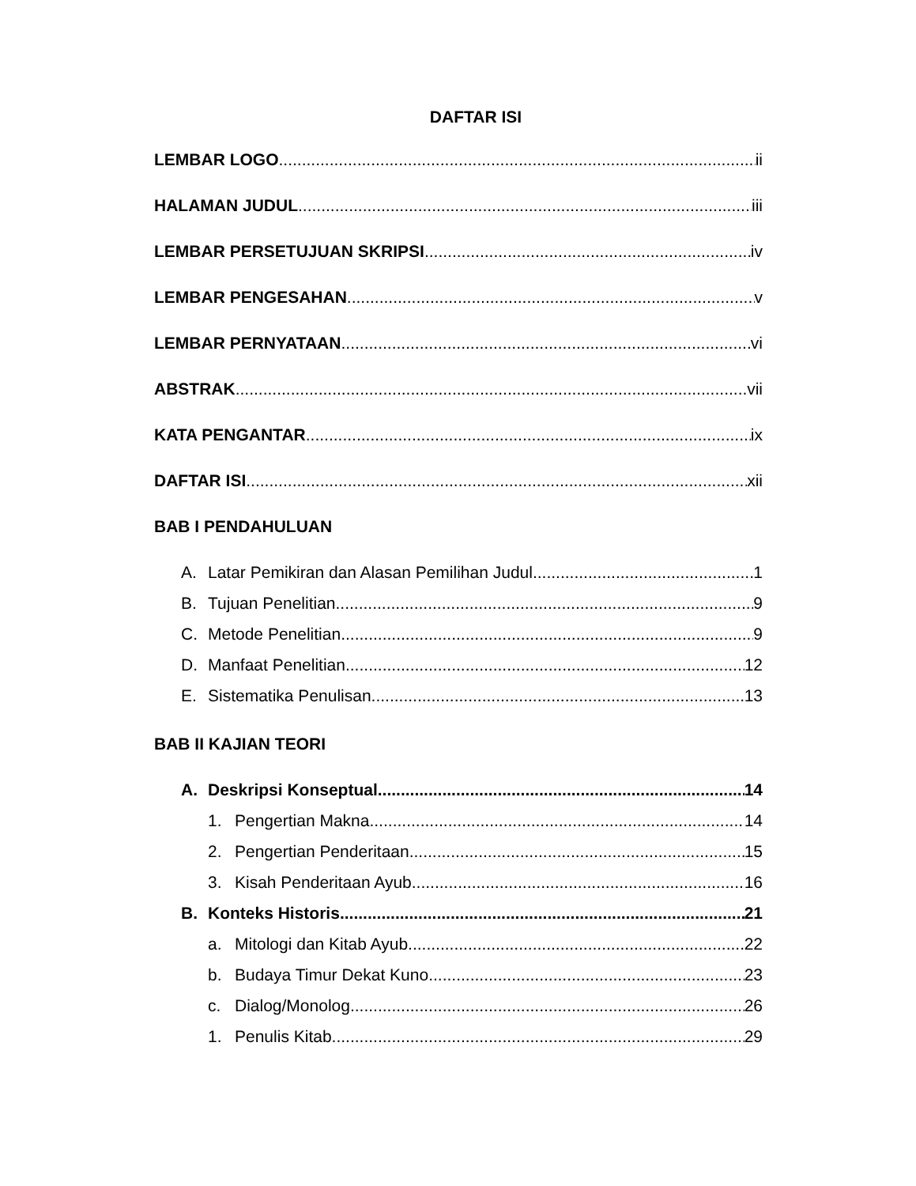DAFTAR ISI
LEMBAR LOGO ii
HALAMAN JUDUL iii
LEMBAR PERSETUJUAN SKRIPSI iv
LEMBAR PENGESAHAN v
LEMBAR PERNYATAAN vi
ABSTRAK vii
KATA PENGANTAR ix
DAFTAR ISI xii
BAB I PENDAHULUAN
A. Latar Pemikiran dan Alasan Pemilihan Judul 1
B. Tujuan Penelitian 9
C. Metode Penelitian 9
D. Manfaat Penelitian 12
E. Sistematika Penulisan 13
BAB II KAJIAN TEORI
A. Deskripsi Konseptual 14
1. Pengertian Makna 14
2. Pengertian Penderitaan 15
3. Kisah Penderitaan Ayub 16
B. Konteks Historis 21
a. Mitologi dan Kitab Ayub 22
b. Budaya Timur Dekat Kuno 23
c. Dialog/Monolog 26
1. Penulis Kitab 29